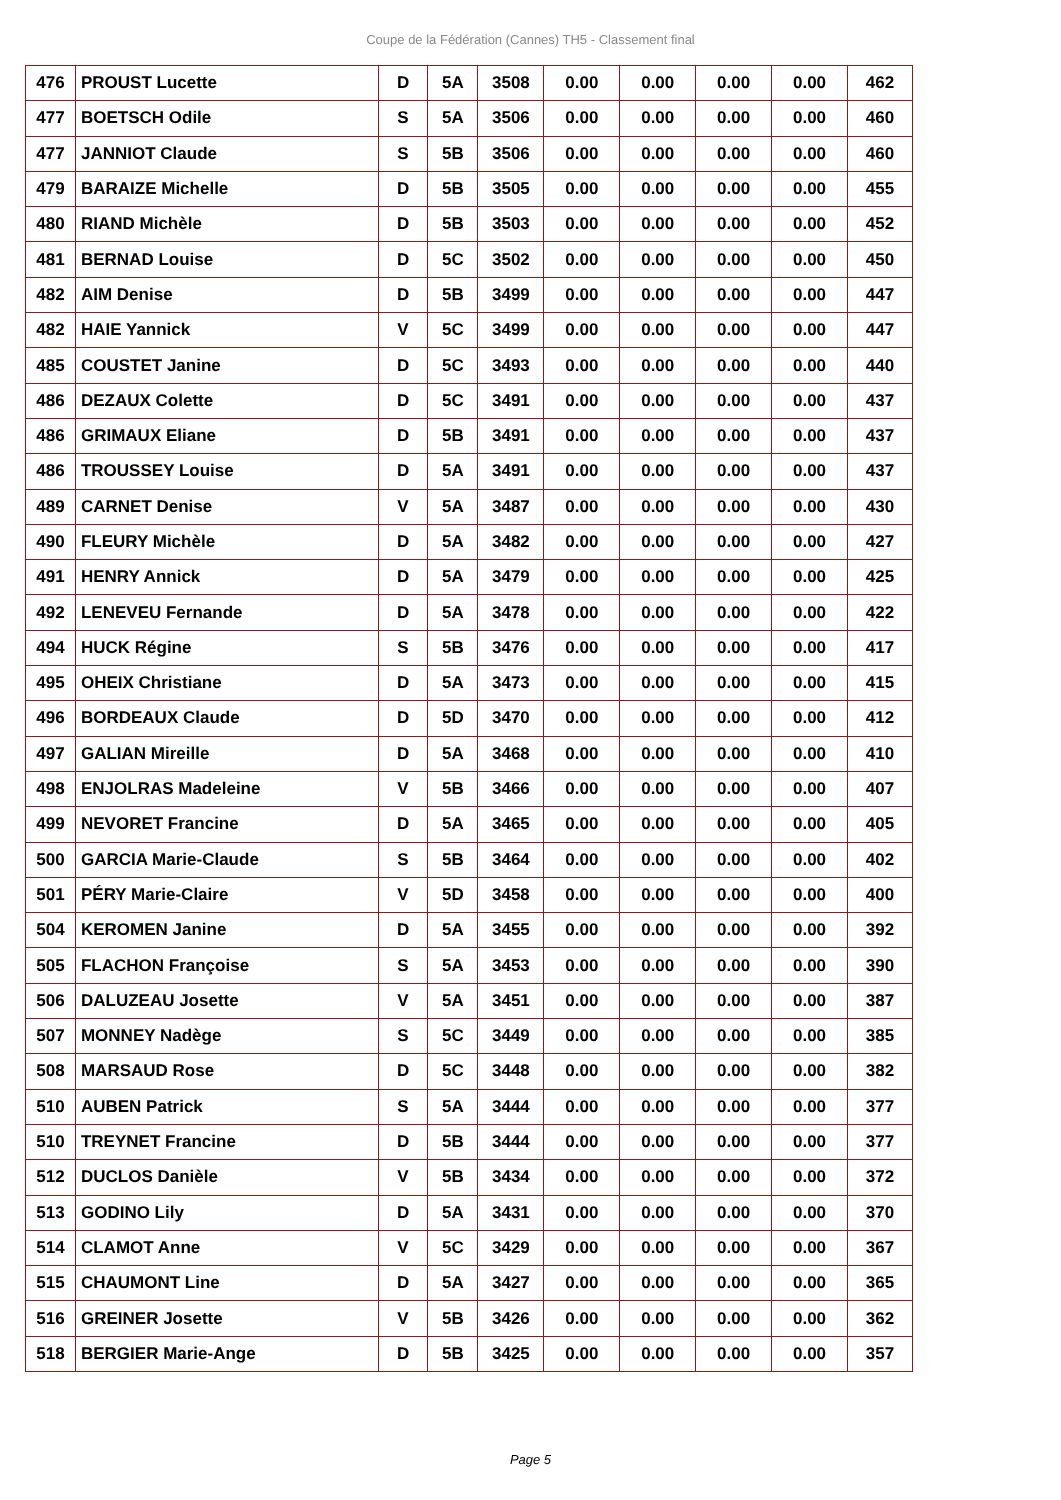Coupe de la Fédération (Cannes) TH5 - Classement final
| 476 | PROUST Lucette | D | 5A | 3508 | 0.00 | 0.00 | 0.00 | 0.00 | 462 |
| 477 | BOETSCH Odile | S | 5A | 3506 | 0.00 | 0.00 | 0.00 | 0.00 | 460 |
| 477 | JANNIOT Claude | S | 5B | 3506 | 0.00 | 0.00 | 0.00 | 0.00 | 460 |
| 479 | BARAIZE Michelle | D | 5B | 3505 | 0.00 | 0.00 | 0.00 | 0.00 | 455 |
| 480 | RIAND Michèle | D | 5B | 3503 | 0.00 | 0.00 | 0.00 | 0.00 | 452 |
| 481 | BERNAD Louise | D | 5C | 3502 | 0.00 | 0.00 | 0.00 | 0.00 | 450 |
| 482 | AIM Denise | D | 5B | 3499 | 0.00 | 0.00 | 0.00 | 0.00 | 447 |
| 482 | HAIE Yannick | V | 5C | 3499 | 0.00 | 0.00 | 0.00 | 0.00 | 447 |
| 485 | COUSTET Janine | D | 5C | 3493 | 0.00 | 0.00 | 0.00 | 0.00 | 440 |
| 486 | DEZAUX Colette | D | 5C | 3491 | 0.00 | 0.00 | 0.00 | 0.00 | 437 |
| 486 | GRIMAUX Eliane | D | 5B | 3491 | 0.00 | 0.00 | 0.00 | 0.00 | 437 |
| 486 | TROUSSEY Louise | D | 5A | 3491 | 0.00 | 0.00 | 0.00 | 0.00 | 437 |
| 489 | CARNET Denise | V | 5A | 3487 | 0.00 | 0.00 | 0.00 | 0.00 | 430 |
| 490 | FLEURY Michèle | D | 5A | 3482 | 0.00 | 0.00 | 0.00 | 0.00 | 427 |
| 491 | HENRY Annick | D | 5A | 3479 | 0.00 | 0.00 | 0.00 | 0.00 | 425 |
| 492 | LENEVEU Fernande | D | 5A | 3478 | 0.00 | 0.00 | 0.00 | 0.00 | 422 |
| 494 | HUCK Régine | S | 5B | 3476 | 0.00 | 0.00 | 0.00 | 0.00 | 417 |
| 495 | OHEIX Christiane | D | 5A | 3473 | 0.00 | 0.00 | 0.00 | 0.00 | 415 |
| 496 | BORDEAUX Claude | D | 5D | 3470 | 0.00 | 0.00 | 0.00 | 0.00 | 412 |
| 497 | GALIAN Mireille | D | 5A | 3468 | 0.00 | 0.00 | 0.00 | 0.00 | 410 |
| 498 | ENJOLRAS Madeleine | V | 5B | 3466 | 0.00 | 0.00 | 0.00 | 0.00 | 407 |
| 499 | NEVORET Francine | D | 5A | 3465 | 0.00 | 0.00 | 0.00 | 0.00 | 405 |
| 500 | GARCIA Marie-Claude | S | 5B | 3464 | 0.00 | 0.00 | 0.00 | 0.00 | 402 |
| 501 | PÉRY Marie-Claire | V | 5D | 3458 | 0.00 | 0.00 | 0.00 | 0.00 | 400 |
| 504 | KEROMEN Janine | D | 5A | 3455 | 0.00 | 0.00 | 0.00 | 0.00 | 392 |
| 505 | FLACHON Françoise | S | 5A | 3453 | 0.00 | 0.00 | 0.00 | 0.00 | 390 |
| 506 | DALUZEAU Josette | V | 5A | 3451 | 0.00 | 0.00 | 0.00 | 0.00 | 387 |
| 507 | MONNEY Nadège | S | 5C | 3449 | 0.00 | 0.00 | 0.00 | 0.00 | 385 |
| 508 | MARSAUD Rose | D | 5C | 3448 | 0.00 | 0.00 | 0.00 | 0.00 | 382 |
| 510 | AUBEN Patrick | S | 5A | 3444 | 0.00 | 0.00 | 0.00 | 0.00 | 377 |
| 510 | TREYNET Francine | D | 5B | 3444 | 0.00 | 0.00 | 0.00 | 0.00 | 377 |
| 512 | DUCLOS Danièle | V | 5B | 3434 | 0.00 | 0.00 | 0.00 | 0.00 | 372 |
| 513 | GODINO Lily | D | 5A | 3431 | 0.00 | 0.00 | 0.00 | 0.00 | 370 |
| 514 | CLAMOT Anne | V | 5C | 3429 | 0.00 | 0.00 | 0.00 | 0.00 | 367 |
| 515 | CHAUMONT Line | D | 5A | 3427 | 0.00 | 0.00 | 0.00 | 0.00 | 365 |
| 516 | GREINER Josette | V | 5B | 3426 | 0.00 | 0.00 | 0.00 | 0.00 | 362 |
| 518 | BERGIER Marie-Ange | D | 5B | 3425 | 0.00 | 0.00 | 0.00 | 0.00 | 357 |
Page 5